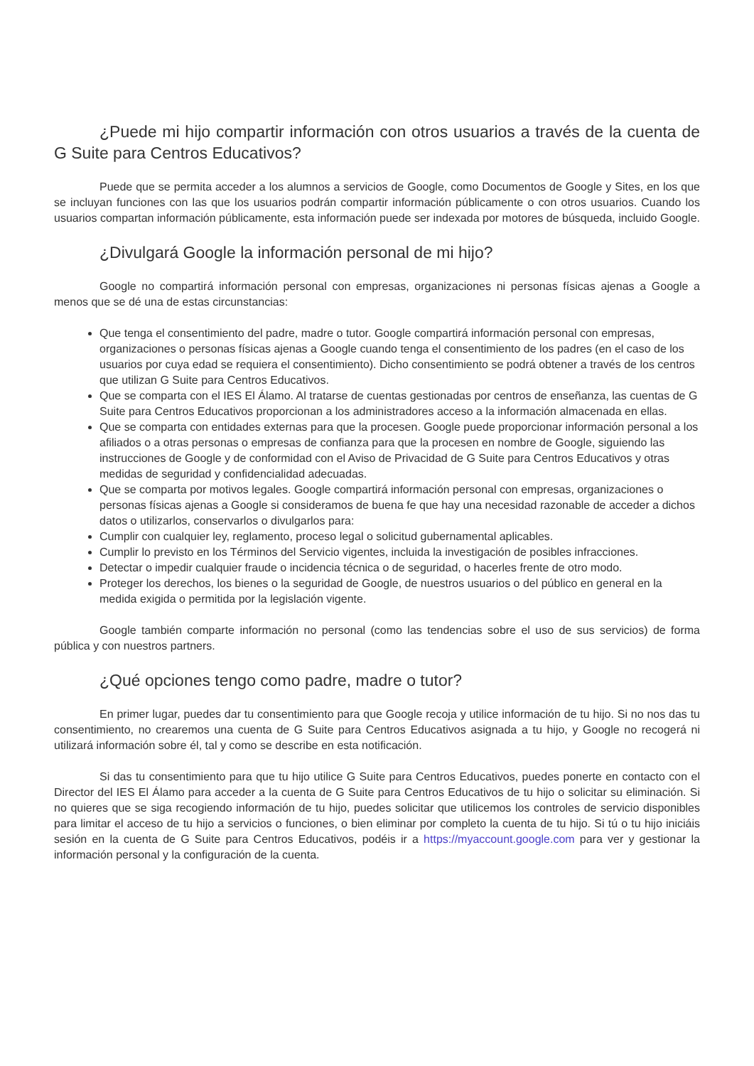¿Puede mi hijo compartir información con otros usuarios a través de la cuenta de G Suite para Centros Educativos?
Puede que se permita acceder a los alumnos a servicios de Google, como Documentos de Google y Sites, en los que se incluyan funciones con las que los usuarios podrán compartir información públicamente o con otros usuarios. Cuando los usuarios compartan información públicamente, esta información puede ser indexada por motores de búsqueda, incluido Google.
¿Divulgará Google la información personal de mi hijo?
Google no compartirá información personal con empresas, organizaciones ni personas físicas ajenas a Google a menos que se dé una de estas circunstancias:
Que tenga el consentimiento del padre, madre o tutor. Google compartirá información personal con empresas, organizaciones o personas físicas ajenas a Google cuando tenga el consentimiento de los padres (en el caso de los usuarios por cuya edad se requiera el consentimiento). Dicho consentimiento se podrá obtener a través de los centros que utilizan G Suite para Centros Educativos.
Que se comparta con el IES El Álamo. Al tratarse de cuentas gestionadas por centros de enseñanza, las cuentas de G Suite para Centros Educativos proporcionan a los administradores acceso a la información almacenada en ellas.
Que se comparta con entidades externas para que la procesen. Google puede proporcionar información personal a los afiliados o a otras personas o empresas de confianza para que la procesen en nombre de Google, siguiendo las instrucciones de Google y de conformidad con el Aviso de Privacidad de G Suite para Centros Educativos y otras medidas de seguridad y confidencialidad adecuadas.
Que se comparta por motivos legales. Google compartirá información personal con empresas, organizaciones o personas físicas ajenas a Google si consideramos de buena fe que hay una necesidad razonable de acceder a dichos datos o utilizarlos, conservarlos o divulgarlos para:
Cumplir con cualquier ley, reglamento, proceso legal o solicitud gubernamental aplicables.
Cumplir lo previsto en los Términos del Servicio vigentes, incluida la investigación de posibles infracciones.
Detectar o impedir cualquier fraude o incidencia técnica o de seguridad, o hacerles frente de otro modo.
Proteger los derechos, los bienes o la seguridad de Google, de nuestros usuarios o del público en general en la medida exigida o permitida por la legislación vigente.
Google también comparte información no personal (como las tendencias sobre el uso de sus servicios) de forma pública y con nuestros partners.
¿Qué opciones tengo como padre, madre o tutor?
En primer lugar, puedes dar tu consentimiento para que Google recoja y utilice información de tu hijo. Si no nos das tu consentimiento, no crearemos una cuenta de G Suite para Centros Educativos asignada a tu hijo, y Google no recogerá ni utilizará información sobre él, tal y como se describe en esta notificación.
Si das tu consentimiento para que tu hijo utilice G Suite para Centros Educativos, puedes ponerte en contacto con el Director del IES El Álamo para acceder a la cuenta de G Suite para Centros Educativos de tu hijo o solicitar su eliminación. Si no quieres que se siga recogiendo información de tu hijo, puedes solicitar que utilicemos los controles de servicio disponibles para limitar el acceso de tu hijo a servicios o funciones, o bien eliminar por completo la cuenta de tu hijo. Si tú o tu hijo iniciáis sesión en la cuenta de G Suite para Centros Educativos, podéis ir a https://myaccount.google.com para ver y gestionar la información personal y la configuración de la cuenta.